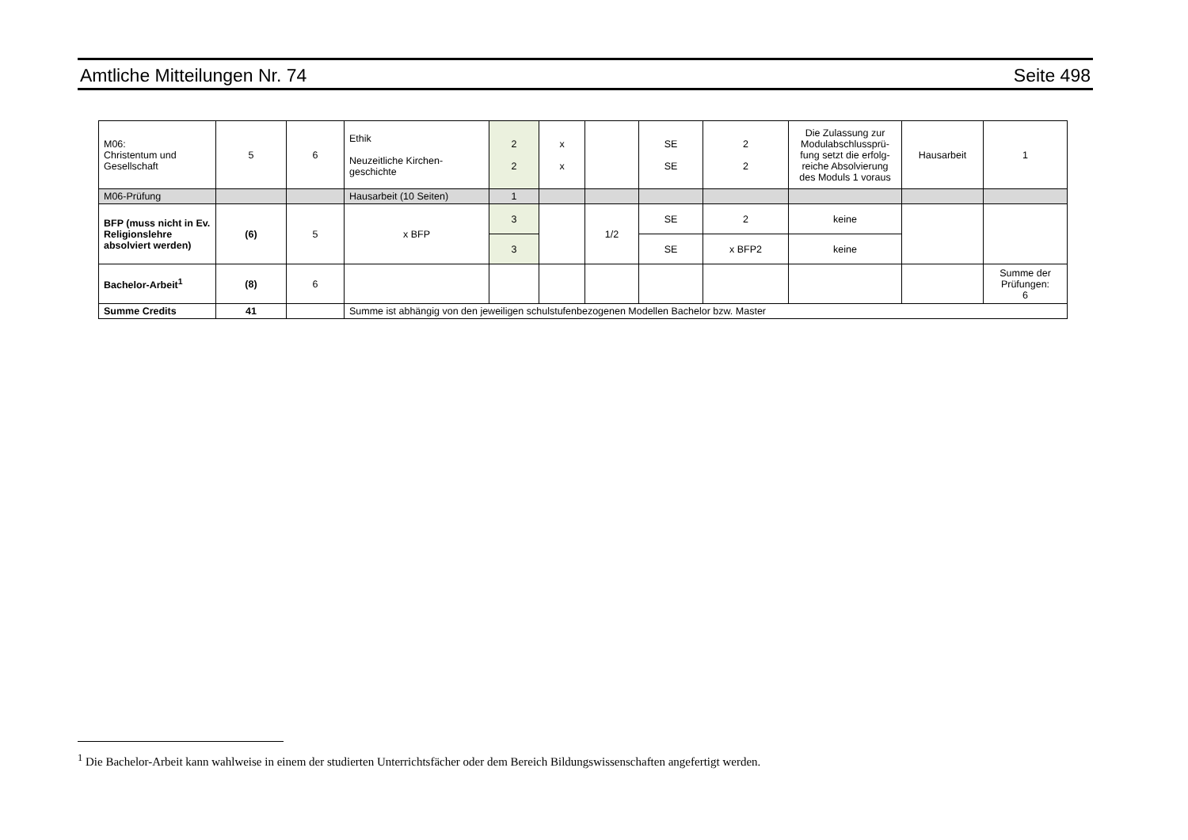Amtliche Mitteilungen Nr. 74 Seite 498
| M06: Christentum und Gesellschaft | 5 | 6 | Ethik Neuzeitliche Kirchen- geschichte | 2 2 | x x | | SE SE | 2 2 | Die Zulassung zur Modulabschlussprü-fung setzt die erfolg-reiche Absolvierung des Moduls 1 voraus | Hausarbeit | 1 |
| M06-Prüfung | | | Hausarbeit (10 Seiten) | 1 | | | | | | | |
| BFP (muss nicht in Ev. Religionslehre absolviert werden) | (6) | 5 | x BFP | 3 | | 1/2 | SE | 2 | keine | | |
| | | | | 3 | | | SE | x BFP2 | keine | | |
| Bachelor-Arbeit<sup>1</sup> | (8) | 6 | | | | | | | | | Summe der Prüfungen: 6 |
| Summe Credits | 41 | | Summe ist abhängig von den jeweiligen schulstufenbezogenen Modellen Bachelor bzw. Master | | | | | | | | |
<sup>1</sup> Die Bachelor-Arbeit kann wahlweise in einem der studierten Unterrichtsfächer oder dem Bereich Bildungswissenschaften angefertigt werden.